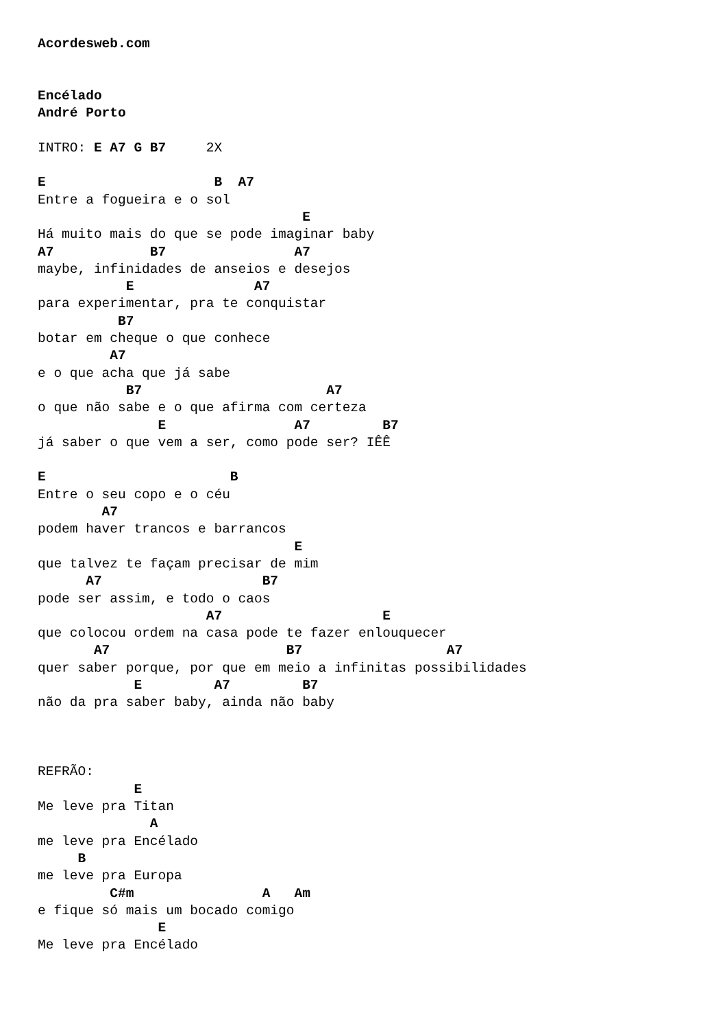Acordesweb.com


Encélado
André Porto

INTRO: E A7 G B7     2X

E                     B  A7
Entre a fogueira e o sol
                                 E
Há muito mais do que se pode imaginar baby
A7            B7                A7
maybe, infinidades de anseios e desejos
           E               A7
para experimentar, pra te conquistar
          B7
botar em cheque o que conhece
         A7
e o que acha que já sabe
           B7                       A7
o que não sabe e o que afirma com certeza
               E                A7         B7
já saber o que vem a ser, como pode ser? IÊÊ

E                       B
Entre o seu copo e o céu
        A7
podem haver trancos e barrancos
                                E
que talvez te façam precisar de mim
      A7                    B7
pode ser assim, e todo o caos
                     A7                    E
que colocou ordem na casa pode te fazer enlouquecer
       A7                      B7                  A7
quer saber porque, por que em meio a infinitas possibilidades
            E         A7         B7
não da pra saber baby, ainda não baby



REFRÃO:
            E
Me leve pra Titan
              A
me leve pra Encélado
     B
me leve pra Europa
         C#m                A   Am
e fique só mais um bocado comigo
               E
Me leve pra Encélado